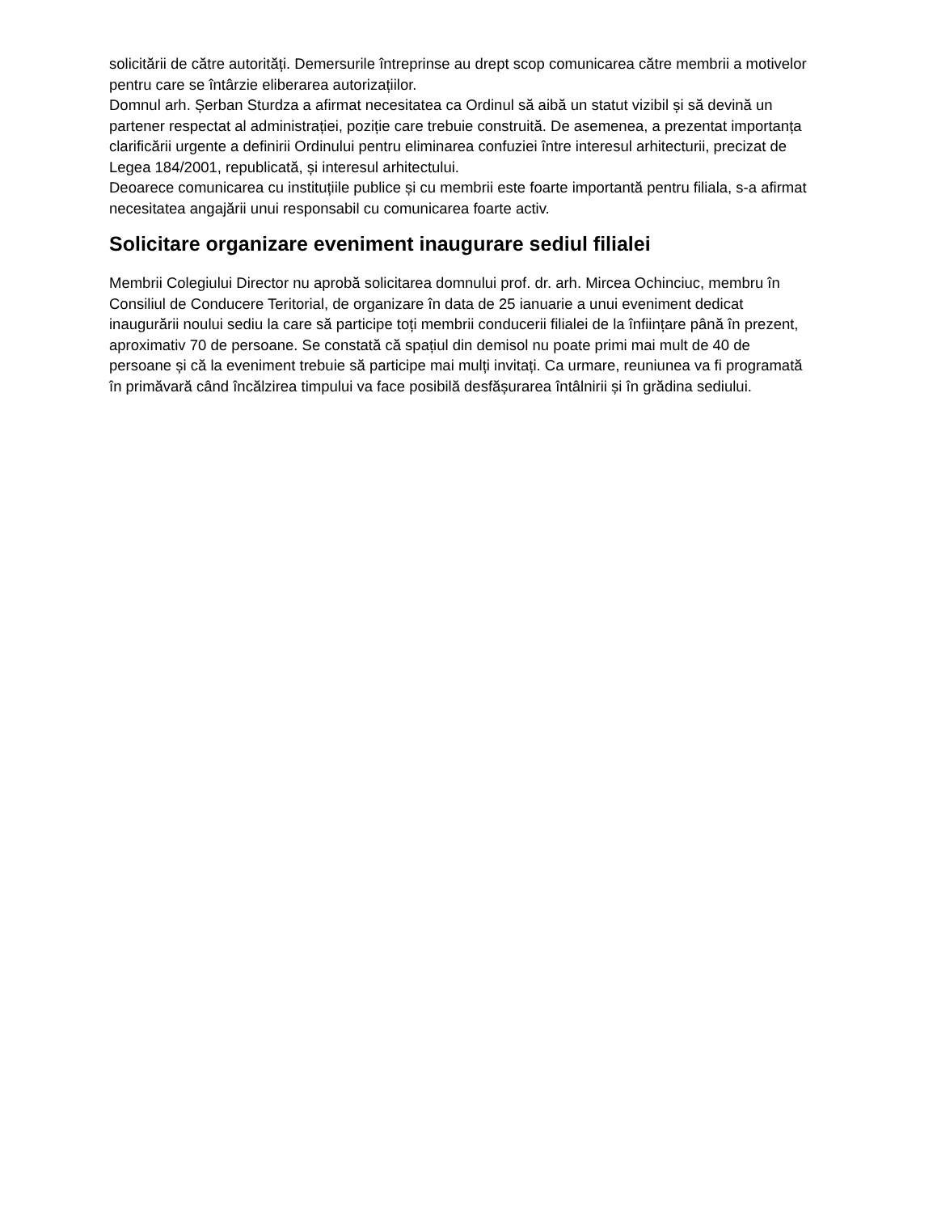solicitării de către autorități. Demersurile întreprinse au drept scop comunicarea către membrii a motivelor pentru care se întârzie eliberarea autorizațiilor.
Domnul arh. Șerban Sturdza a afirmat necesitatea ca Ordinul să aibă un statut vizibil și să devină un partener respectat al administrației, poziție care trebuie construită. De asemenea, a prezentat importanța clarificării urgente a definirii Ordinului pentru eliminarea confuziei între interesul arhitecturii, precizat de Legea 184/2001, republicată, și interesul arhitectului.
Deoarece comunicarea cu instituțiile publice și cu membrii este foarte importantă pentru filiala, s-a afirmat necesitatea angajării unui responsabil cu comunicarea foarte activ.
Solicitare organizare eveniment inaugurare sediul filialei
Membrii Colegiului Director nu aprobă solicitarea domnului prof. dr. arh. Mircea Ochinciuc, membru în Consiliul de Conducere Teritorial, de organizare în data de 25 ianuarie a unui eveniment dedicat inaugurării noului sediu la care să participe toți membrii conducerii filialei de la înființare până în prezent, aproximativ 70 de persoane. Se constată că spațiul din demisol nu poate primi mai mult de 40 de persoane și că la eveniment trebuie să participe mai mulți invitați. Ca urmare, reuniunea va fi programată în primăvară când încălzirea timpului va face posibilă desfășurarea întâlnirii și în grădina sediului.